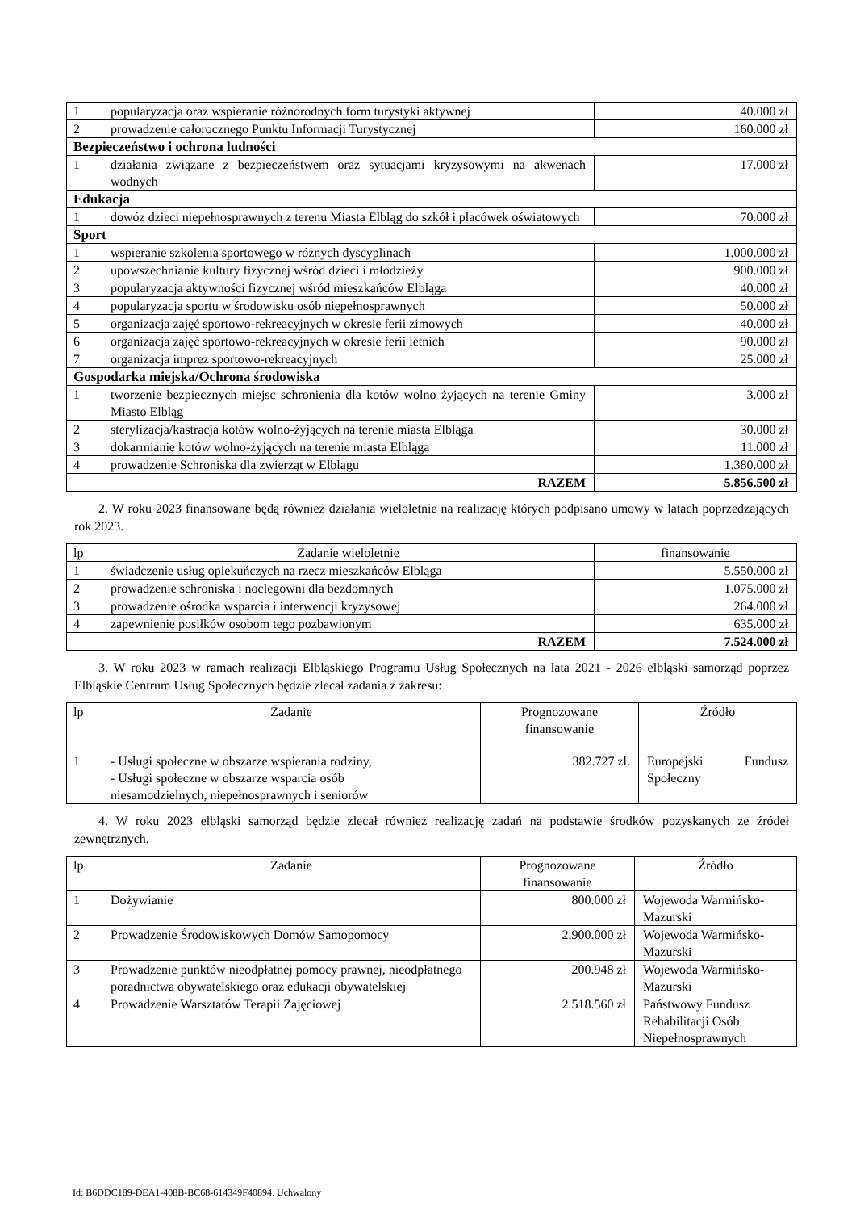| 1 | popularyzacja oraz wspieranie różnorodnych form turystyki aktywnej | 40.000 zł |
| 2 | prowadzenie całorocznego Punktu Informacji Turystycznej | 160.000 zł |
| Bezpieczeństwo i ochrona ludności | | |
| 1 | działania związane z bezpieczeństwem oraz sytuacjami kryzysowymi na akwenach wodnych | 17.000 zł |
| Edukacja | | |
| 1 | dowóz dzieci niepełnosprawnych z terenu Miasta Elbląg do szkół i placówek oświatowych | 70.000 zł |
| Sport | | |
| 1 | wspieranie szkolenia sportowego w różnych dyscyplinach | 1.000.000 zł |
| 2 | upowszechnianie kultury fizycznej wśród dzieci i młodzieży | 900.000 zł |
| 3 | popularyzacja aktywności fizycznej wśród mieszkańców Elbląga | 40.000 zł |
| 4 | popularyzacja sportu w środowisku osób niepełnosprawnych | 50.000 zł |
| 5 | organizacja zajęć sportowo-rekreacyjnych w okresie ferii zimowych | 40.000 zł |
| 6 | organizacja zajęć sportowo-rekreacyjnych w okresie ferii letnich | 90.000 zł |
| 7 | organizacja imprez sportowo-rekreacyjnych | 25.000 zł |
| Gospodarka miejska/Ochrona środowiska | | |
| 1 | tworzenie bezpiecznych miejsc schronienia dla kotów wolno żyjących na terenie Gminy Miasto Elbląg | 3.000 zł |
| 2 | sterylizacja/kastracja kotów wolno-żyjących na terenie miasta Elbląga | 30.000 zł |
| 3 | dokarmianie kotów wolno-żyjących na terenie miasta Elbląga | 11.000 zł |
| 4 | prowadzenie Schroniska dla zwierząt w Elblągu | 1.380.000 zł |
| RAZEM | | 5.856.500 zł |
2. W roku 2023 finansowane będą również działania wieloletnie na realizację których podpisano umowy w latach poprzedzających rok 2023.
| lp | Zadanie wieloletnie | finansowanie |
| --- | --- | --- |
| 1 | świadczenie usług opiekuńczych na rzecz mieszkańców Elbląga | 5.550.000 zł |
| 2 | prowadzenie schroniska i noclegowni dla bezdomnych | 1.075.000 zł |
| 3 | prowadzenie ośrodka wsparcia i interwencji kryzysowej | 264.000 zł |
| 4 | zapewnienie posiłków osobom tego pozbawionym | 635.000 zł |
| RAZEM | | 7.524.000 zł |
3. W roku 2023 w ramach realizacji Elbląskiego Programu Usług Społecznych na lata 2021 - 2026 elbląski samorząd poprzez Elbląskie Centrum Usług Społecznych będzie zlecał zadania z zakresu:
| lp | Zadanie | Prognozowane finansowanie | Źródło |
| --- | --- | --- | --- |
| 1 | - Usługi społeczne w obszarze wspierania rodziny, - Usługi społeczne w obszarze wsparcia osób niesamodzielnych, niepełnosprawnych i seniorów | 382.727 zł. | Europejski Fundusz Społeczny |
4. W roku 2023 elbląski samorząd będzie zlecał również realizację zadań na podstawie środków pozyskanych ze źródeł zewnętrznych.
| lp | Zadanie | Prognozowane finansowanie | Źródło |
| --- | --- | --- | --- |
| 1 | Dożywianie | 800.000 zł | Wojewoda Warmińsko-Mazurski |
| 2 | Prowadzenie Środowiskowych Domów Samopomocy | 2.900.000 zł | Wojewoda Warmińsko-Mazurski |
| 3 | Prowadzenie punktów nieodpłatnej pomocy prawnej, nieodpłatnego poradnictwa obywatelskiego oraz edukacji obywatelskiej | 200.948 zł | Wojewoda Warmińsko-Mazurski |
| 4 | Prowadzenie Warsztatów Terapii Zajęciowej | 2.518.560 zł | Państwowy Fundusz Rehabilitacji Osób Niepełnosprawnych |
Id: B6DDC189-DEA1-408B-BC68-614349F40894. Uchwalony